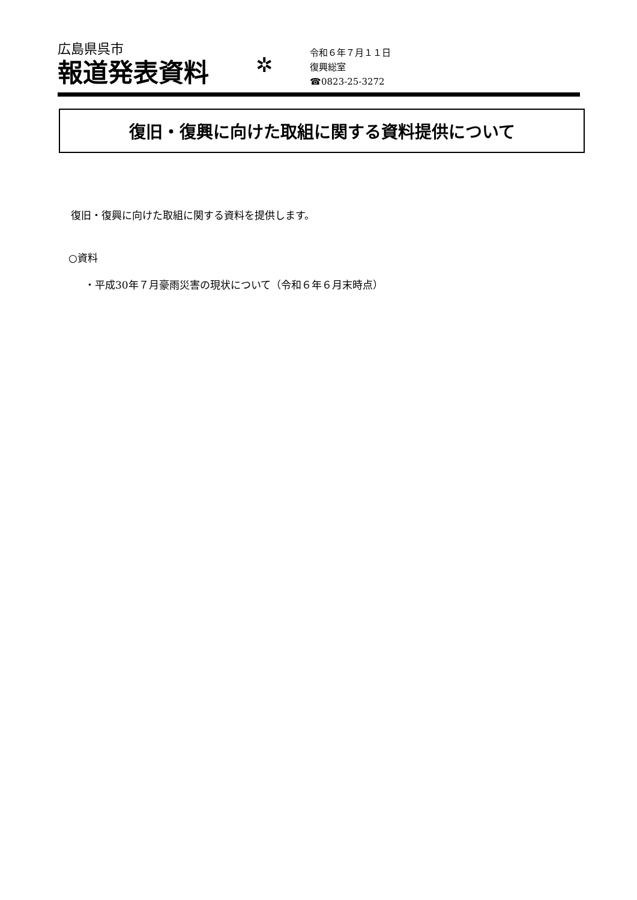広島県呉市
報道発表資料
✲
令和６年７月１１日
復興総室
☎0823-25-3272
復旧・復興に向けた取組に関する資料提供について
復旧・復興に向けた取組に関する資料を提供します。
○資料
・平成30年７月豪雨災害の現状について（令和６年６月末時点）